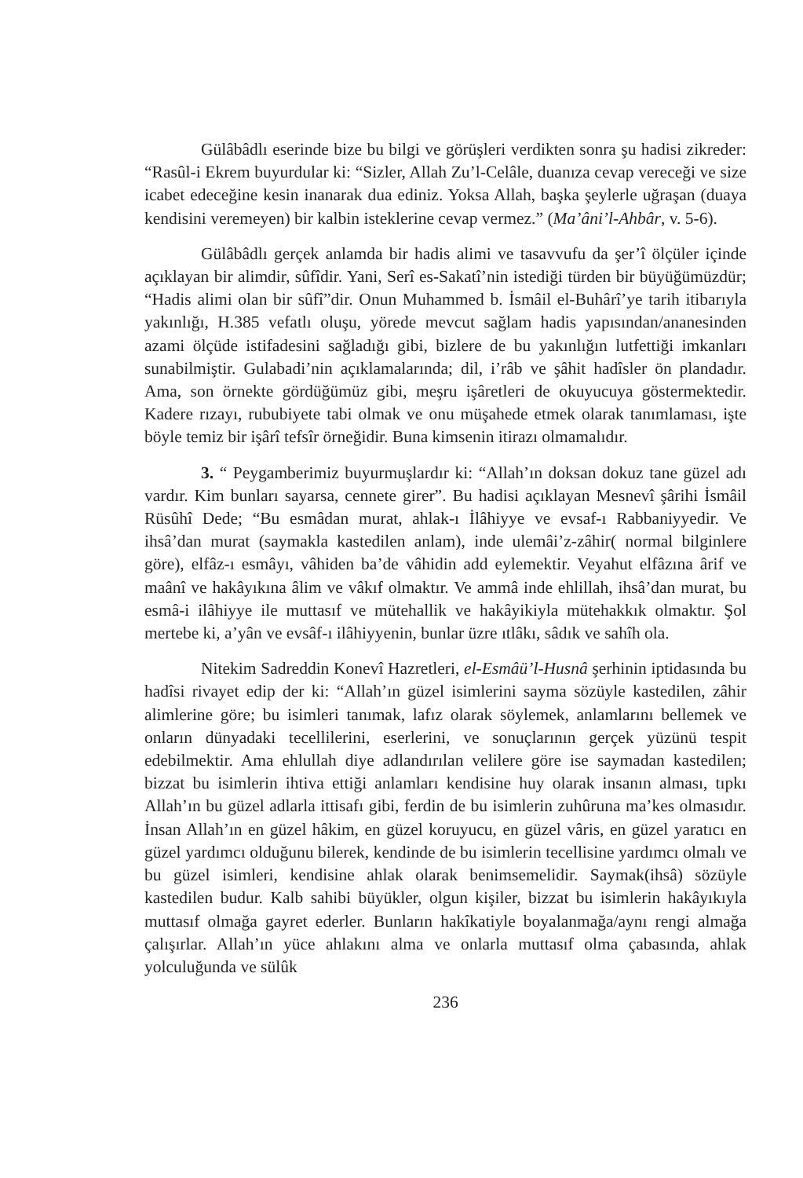Gülâbâdlı eserinde bize bu bilgi ve görüşleri verdikten sonra şu hadisi zikreder: “Rasûl-i Ekrem buyurdular ki: “Sizler, Allah Zu’l-Celâle, duanıza cevap vereceği ve size icabet edeceğine kesin inanarak dua ediniz. Yoksa Allah, başka şeylerle uğraşan (duaya kendisini veremeyen) bir kalbin isteklerine cevap vermez.” (Ma’âni’l-Ahbâr, v. 5-6).
Gülâbâdlı gerçek anlamda bir hadis alimi ve tasavvufu da şer’î ölçüler içinde açıklayan bir alimdir, sûfîdir. Yani, Serî es-Sakatî’nin istediği türden bir büyüğümüzdür; “Hadis alimi olan bir sûfî”dir. Onun Muhammed b. İsmâil el-Buhârî’ye tarih itibarıyla yakınlığı, H.385 vefatlı oluşu, yörede mevcut sağlam hadis yapısından/ananesinden azami ölçüde istifadesini sağladığı gibi, bizlere de bu yakınlığın lutfettiği imkanları sunabilmiştir. Gulabadi’nin açıklamalarında; dil, i’râb ve şâhit hadîsler ön plandadır. Ama, son örnekte gördüğümüz gibi, meşru işâretleri de okuyucuya göstermektedir. Kadere rızayı, rububiyete tabi olmak ve onu müşahede etmek olarak tanımlaması, işte böyle temiz bir işârî tefsîr örneğidir. Buna kimsenin itirazı olmamalıdır.
3. “ Peygamberimiz buyurmuşlardır ki: “Allah’ın doksan dokuz tane güzel adı vardır. Kim bunları sayarsa, cennete girer”. Bu hadisi açıklayan Mesnevî şârihi İsmâil Rüsûhî Dede; “Bu esmâdan murat, ahlak-ı İlâhiyye ve evsaf-ı Rabbaniyyedir. Ve ihsâ’dan murat (saymakla kastedilen anlam), inde ulemâi’z-zâhir( normal bilginlere göre), elfâz-ı esmâyı, vâhiden ba’de vâhidin add eylemektir. Veyahut elfâzına ârif ve maânî ve hakâyıkına âlim ve vâkıf olmaktır. Ve ammâ inde ehlillah, ihsâ’dan murat, bu esmâ-i ilâhiyye ile muttasıf ve mütehallik ve hakâyikiyla mütehakkık olmaktır. Şol mertebe ki, a’yân ve evsâf-ı ilâhiyyenin, bunlar üzre ıtlâkı, sâdık ve sahîh ola.
Nitekim Sadreddin Konevî Hazretleri, el-Esmâü’l-Husnâ şerhinin iptidasında bu hadîsi rivayet edip der ki: “Allah’ın güzel isimlerini sayma sözüyle kastedilen, zâhir alimlerine göre; bu isimleri tanımak, lafız olarak söylemek, anlamlarını bellemek ve onların dünyadaki tecellilerini, eserlerini, ve sonuçlarının gerçek yüzünü tespit edebilmektir. Ama ehlullah diye adlandırılan velilere göre ise saymadan kastedilen; bizzat bu isimlerin ihtiva ettiği anlamları kendisine huy olarak insanın alması, tıpkı Allah’ın bu güzel adlarla ittisafı gibi, ferdin de bu isimlerin zuhûruna ma’kes olmasıdır. İnsan Allah’ın en güzel hâkim, en güzel koruyucu, en güzel vâris, en güzel yaratıcı en güzel yardımcı olduğunu bilerek, kendinde de bu isimlerin tecellisine yardımcı olmalı ve bu güzel isimleri, kendisine ahlak olarak benimsemelidir. Saymak(ihsâ) sözüyle kastedilen budur. Kalb sahibi büyükler, olgun kişiler, bizzat bu isimlerin hakâyıkıyla muttasıf olmağa gayret ederler. Bunların hakîkatiyle boyalanmağa/aynı rengi almağa çalışırlar. Allah’ın yüce ahlakını alma ve onlarla muttasıf olma çabasında, ahlak yolculuğunda ve sülûk
236